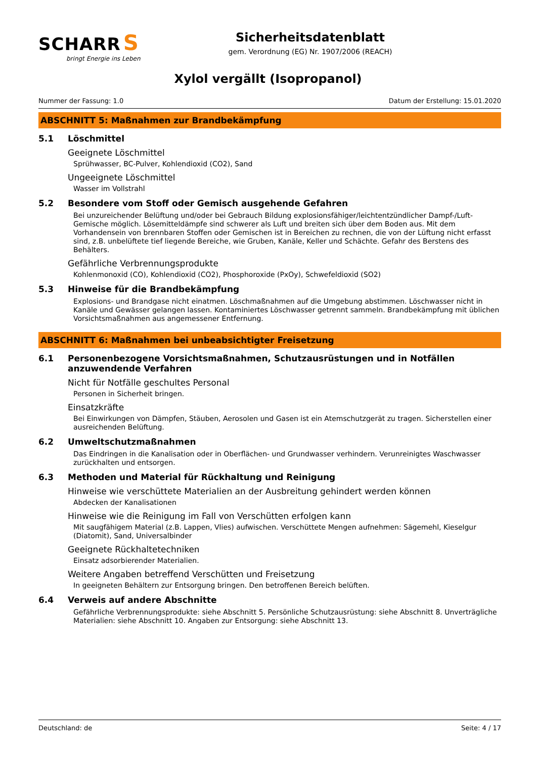SCHARR S
bringt Energie ins Leben
Sicherheitsdatenblatt
gem. Verordnung (EG) Nr. 1907/2006 (REACH)
Xylol vergällt (Isopropanol)
Nummer der Fassung: 1.0 Datum der Erstellung: 15.01.2020
ABSCHNITT 5: Maßnahmen zur Brandbekämpfung
5.1 Löschmittel
Geeignete Löschmittel
Sprühwasser, BC-Pulver, Kohlendioxid (CO2), Sand
Ungeeignete Löschmittel
Wasser im Vollstrahl
5.2 Besondere vom Stoff oder Gemisch ausgehende Gefahren
Bei unzureichender Belüftung und/oder bei Gebrauch Bildung explosionsfähiger/leichtentzündlicher Dampf-/Luft-Gemische möglich. Lösemitteldämpfe sind schwerer als Luft und breiten sich über dem Boden aus. Mit dem Vorhandensein von brennbaren Stoffen oder Gemischen ist in Bereichen zu rechnen, die von der Lüftung nicht erfasst sind, z.B. unbelüftete tief liegende Bereiche, wie Gruben, Kanäle, Keller und Schächte. Gefahr des Berstens des Behälters.
Gefährliche Verbrennungsprodukte
Kohlenmonoxid (CO), Kohlendioxid (CO2), Phosphoroxide (PxOy), Schwefeldioxid (SO2)
5.3 Hinweise für die Brandbekämpfung
Explosions- und Brandgase nicht einatmen. Löschmaßnahmen auf die Umgebung abstimmen. Löschwasser nicht in Kanäle und Gewässer gelangen lassen. Kontaminiertes Löschwasser getrennt sammeln. Brandbekämpfung mit üblichen Vorsichtsmaßnahmen aus angemessener Entfernung.
ABSCHNITT 6: Maßnahmen bei unbeabsichtigter Freisetzung
6.1 Personenbezogene Vorsichtsmaßnahmen, Schutzausrüstungen und in Notfällen anzuwendende Verfahren
Nicht für Notfälle geschultes Personal
Personen in Sicherheit bringen.
Einsatzkräfte
Bei Einwirkungen von Dämpfen, Stäuben, Aerosolen und Gasen ist ein Atemschutzgerät zu tragen. Sicherstellen einer ausreichenden Belüftung.
6.2 Umweltschutzmaßnahmen
Das Eindringen in die Kanalisation oder in Oberflächen- und Grundwasser verhindern. Verunreinigtes Waschwasser zurückhalten und entsorgen.
6.3 Methoden und Material für Rückhaltung und Reinigung
Hinweise wie verschüttete Materialien an der Ausbreitung gehindert werden können
Abdecken der Kanalisationen
Hinweise wie die Reinigung im Fall von Verschütten erfolgen kann
Mit saugfähigem Material (z.B. Lappen, Vlies) aufwischen. Verschüttete Mengen aufnehmen: Sägemehl, Kieselgur (Diatomit), Sand, Universalbinder
Geeignete Rückhaltetechniken
Einsatz adsorbierender Materialien.
Weitere Angaben betreffend Verschütten und Freisetzung
In geeigneten Behältern zur Entsorgung bringen. Den betroffenen Bereich belüften.
6.4 Verweis auf andere Abschnitte
Gefährliche Verbrennungsprodukte: siehe Abschnitt 5. Persönliche Schutzausrüstung: siehe Abschnitt 8. Unverträgliche Materialien: siehe Abschnitt 10. Angaben zur Entsorgung: siehe Abschnitt 13.
Deutschland: de Seite: 4 / 17